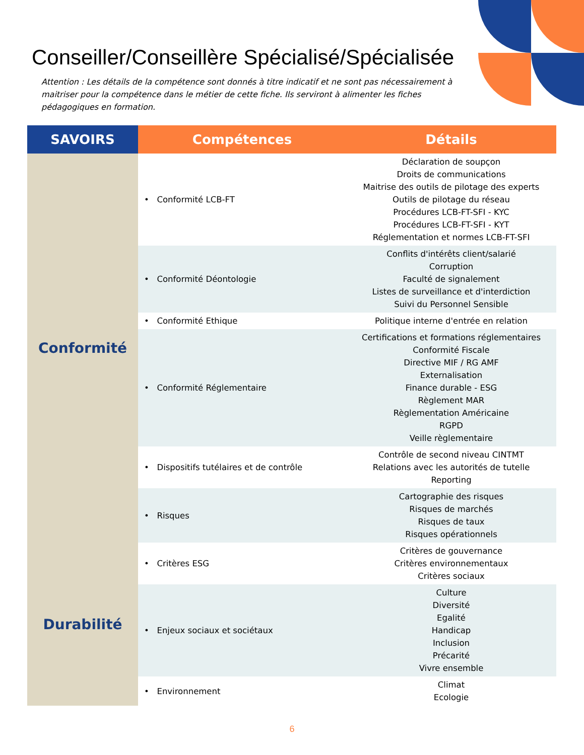Conseiller/Conseillère Spécialisé/Spécialisée
Attention : Les détails de la compétence sont donnés à titre indicatif et ne sont pas nécessairement à maitriser pour la compétence dans le métier de cette fiche. Ils serviront à alimenter les fiches pédagogiques en formation.
| SAVOIRS | Compétences | Détails |
| --- | --- | --- |
| Conformité | • Conformité LCB-FT | Déclaration de soupçon Droits de communications Maitrise des outils de pilotage des experts Outils de pilotage du réseau Procédures LCB-FT-SFI - KYC Procédures LCB-FT-SFI - KYT Réglementation et normes LCB-FT-SFI |
| | • Conformité Déontologie | Conflits d'intérêts client/salarié Corruption Faculté de signalement Listes de surveillance et d'interdiction Suivi du Personnel Sensible |
| | • Conformité Ethique | Politique interne d'entrée en relation |
| | • Conformité Réglementaire | Certifications et formations réglementaires Conformité Fiscale Directive MIF / RG AMF Externalisation Finance durable - ESG Règlement MAR Règlementation Américaine RGPD Veille règlementaire |
| | • Dispositifs tutélaires et de contrôle | Contrôle de second niveau CINTMT Relations avec les autorités de tutelle Reporting |
| | • Risques | Cartographie des risques Risques de marchés Risques de taux Risques opérationnels |
| Durabilité | • Critères ESG | Critères de gouvernance Critères environnementaux Critères sociaux |
| | • Enjeux sociaux et sociétaux | Culture Diversité Egalité Handicap Inclusion Précarité Vivre ensemble |
| | • Environnement | Climat Ecologie |
6